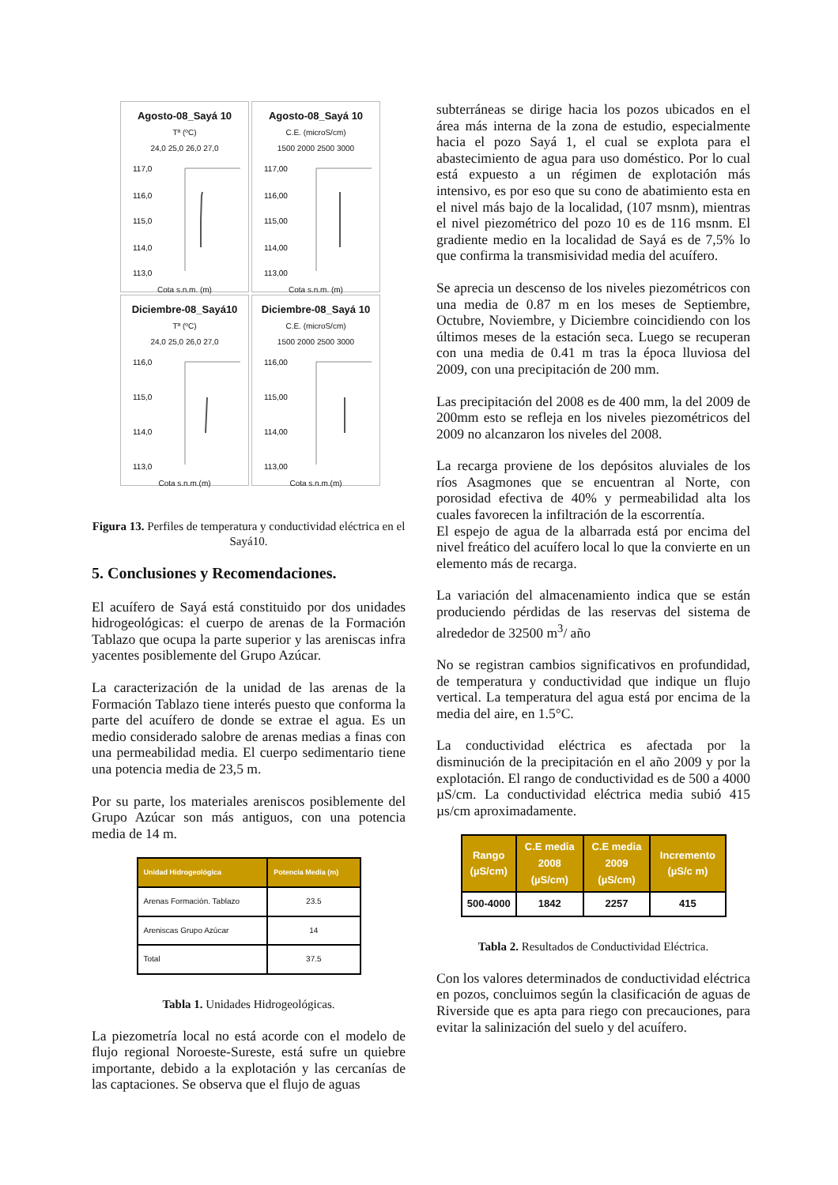Agosto-08_Sayá 10
Tª (ºC)
24,0 25,0 26,0 27,0
117,0
116,0
115,0
114,0
113,0
Cota s.n.m. (m)
Agosto-08_Sayá 10
C.E. (microS/cm)
1500 2000 2500 3000
117,00
116,00
115,00
114,00
113,00
Cota s.n.m. (m)
Diciembre-08_Sayá10
Tª (ºC)
24,0 25,0 26,0 27,0
116,0
115,0
114,0
113,0
Cota s.n.m.(m)
Diciembre-08_Sayá 10
C.E. (microS/cm)
1500 2000 2500 3000
116,00
115,00
114,00
113,00
Cota s.n.m.(m)
Figura 13. Perfiles de temperatura y conductividad eléctrica en el Sayá10.
5. Conclusiones y Recomendaciones.
El acuífero de Sayá está constituido por dos unidades hidrogeológicas: el cuerpo de arenas de la Formación Tablazo que ocupa la parte superior y las areniscas infra yacentes posiblemente del Grupo Azúcar.
La caracterización de la unidad de las arenas de la Formación Tablazo tiene interés puesto que conforma la parte del acuífero de donde se extrae el agua. Es un medio considerado salobre de arenas medias a finas con una permeabilidad media. El cuerpo sedimentario tiene una potencia media de 23,5 m.
Por su parte, los materiales areniscos posiblemente del Grupo Azúcar son más antiguos, con una potencia media de 14 m.
| Unidad Hidrogeológica | Potencia Media (m) |
| --- | --- |
| Arenas Formación. Tablazo | 23.5 |
| Areniscas Grupo Azúcar | 14 |
| Total | 37.5 |
Tabla 1. Unidades Hidrogeológicas.
La piezometría local no está acorde con el modelo de flujo regional Noroeste-Sureste, está sufre un quiebre importante, debido a la explotación y las cercanías de las captaciones. Se observa que el flujo de aguas
subterráneas se dirige hacia los pozos ubicados en el área más interna de la zona de estudio, especialmente hacia el pozo Sayá 1, el cual se explota para el abastecimiento de agua para uso doméstico. Por lo cual está expuesto a un régimen de explotación más intensivo, es por eso que su cono de abatimiento esta en el nivel más bajo de la localidad, (107 msnm), mientras el nivel piezométrico del pozo 10 es de 116 msnm. El gradiente medio en la localidad de Sayá es de 7,5% lo que confirma la transmisividad media del acuífero.
Se aprecia un descenso de los niveles piezométricos con una media de 0.87 m en los meses de Septiembre, Octubre, Noviembre, y Diciembre coincidiendo con los últimos meses de la estación seca. Luego se recuperan con una media de 0.41 m tras la época lluviosa del 2009, con una precipitación de 200 mm.
Las precipitación del 2008 es de 400 mm, la del 2009 de 200mm esto se refleja en los niveles piezométricos del 2009 no alcanzaron los niveles del 2008.
La recarga proviene de los depósitos aluviales de los ríos Asagmones que se encuentran al Norte, con porosidad efectiva de 40% y permeabilidad alta los cuales favorecen la infiltración de la escorrentía.
El espejo de agua de la albarrada está por encima del nivel freático del acuífero local lo que la convierte en un elemento más de recarga.
La variación del almacenamiento indica que se están produciendo pérdidas de las reservas del sistema de alrededor de 32500 m<sup>3</sup>/ año
No se registran cambios significativos en profundidad, de temperatura y conductividad que indique un flujo vertical. La temperatura del agua está por encima de la media del aire, en 1.5°C.
La conductividad eléctrica es afectada por la disminución de la precipitación en el año 2009 y por la explotación. El rango de conductividad es de 500 a 4000 µS/cm. La conductividad eléctrica media subió 415 µs/cm aproximadamente.
| Rango (µS/cm) | C.E media 2008 (µS/cm) | C.E media 2009 (µS/cm) | Incremento (µS/c m) |
| --- | --- | --- | --- |
| 500-4000 | 1842 | 2257 | 415 |
Tabla 2. Resultados de Conductividad Eléctrica.
Con los valores determinados de conductividad eléctrica en pozos, concluimos según la clasificación de aguas de Riverside que es apta para riego con precauciones, para evitar la salinización del suelo y del acuífero.